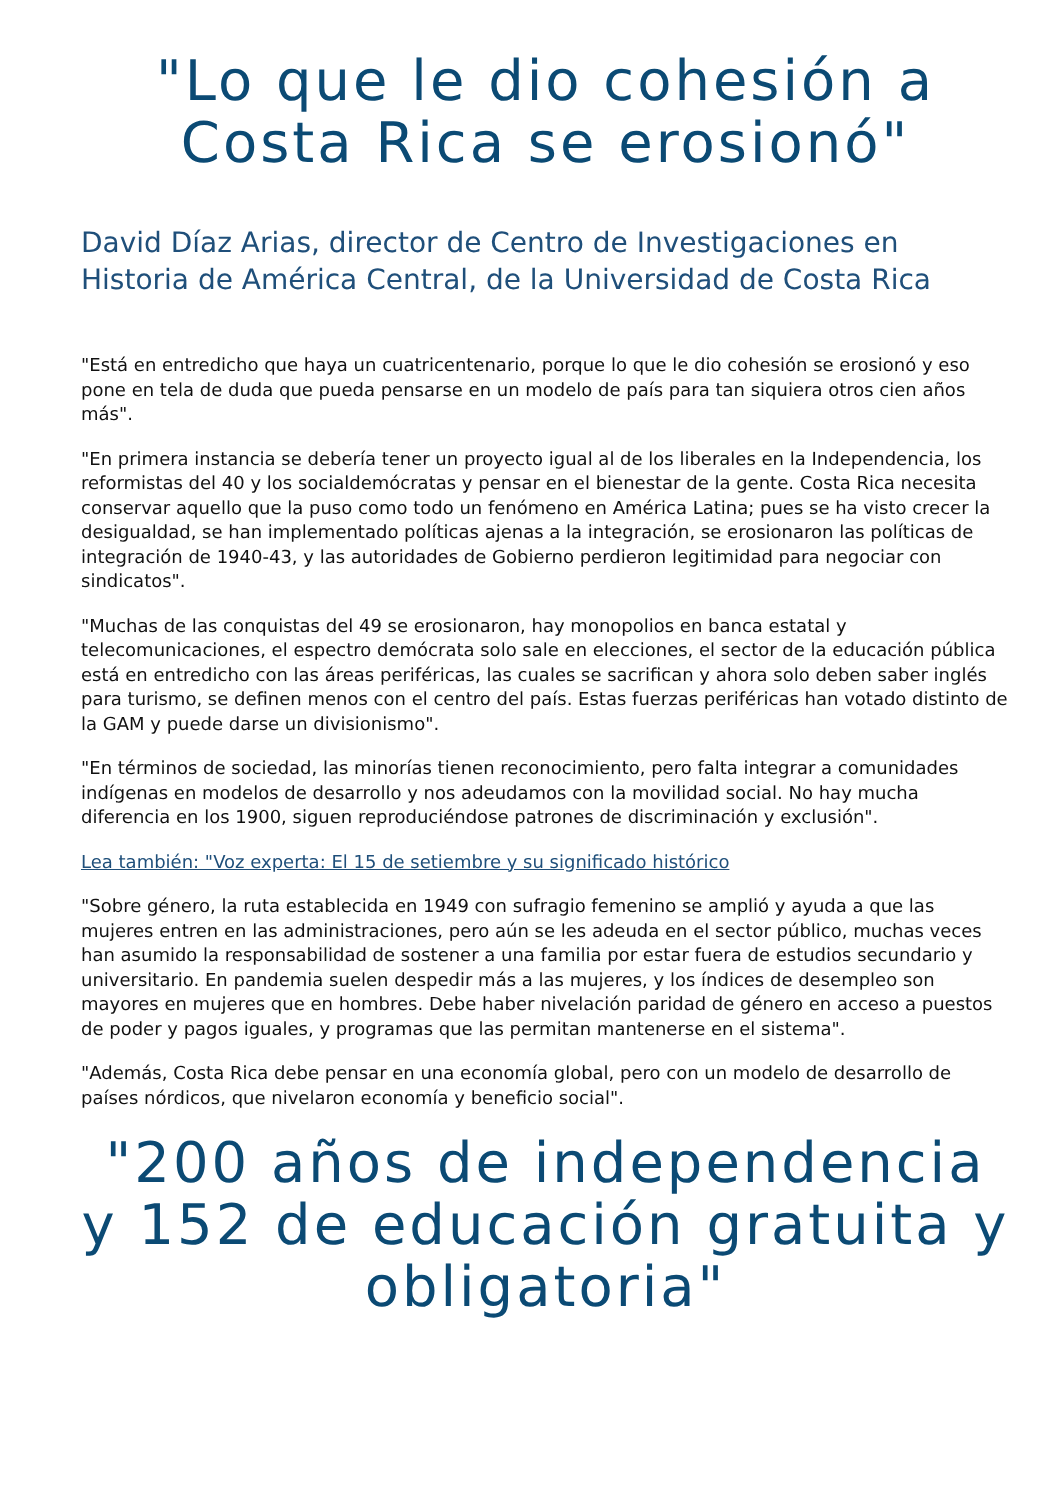"Lo que le dio cohesión a Costa Rica se erosionó"
David Díaz Arias, director de Centro de Investigaciones en Historia de América Central, de la Universidad de Costa Rica
"Está en entredicho que haya un cuatricentenario, porque lo que le dio cohesión se erosionó y eso pone en tela de duda que pueda pensarse en un modelo de país para tan siquiera otros cien años más".
"En primera instancia se debería tener un proyecto igual al de los liberales en la Independencia, los reformistas del 40 y los socialdemócratas y pensar en el bienestar de la gente. Costa Rica necesita conservar aquello que la puso como todo un fenómeno en América Latina; pues se ha visto crecer la desigualdad, se han implementado políticas ajenas a la integración, se erosionaron las políticas de integración de 1940-43, y las autoridades de Gobierno perdieron legitimidad para negociar con sindicatos".
"Muchas de las conquistas del 49 se erosionaron, hay monopolios en banca estatal y telecomunicaciones, el espectro demócrata solo sale en elecciones, el sector de la educación pública está en entredicho con las áreas periféricas, las cuales se sacrifican y ahora solo deben saber inglés para turismo, se definen menos con el centro del país. Estas fuerzas periféricas han votado distinto de la GAM y puede darse un divisionismo".
"En términos de sociedad, las minorías tienen reconocimiento, pero falta integrar a comunidades indígenas en modelos de desarrollo y nos adeudamos con la movilidad social. No hay mucha diferencia en los 1900, siguen reproduciéndose patrones de discriminación y exclusión".
Lea también: "Voz experta: El 15 de setiembre y su significado histórico
"Sobre género, la ruta establecida en 1949 con sufragio femenino se amplió y ayuda a que las mujeres entren en las administraciones, pero aún se les adeuda en el sector público, muchas veces han asumido la responsabilidad de sostener a una familia por estar fuera de estudios secundario y universitario. En pandemia suelen despedir más a las mujeres, y los índices de desempleo son mayores en mujeres que en hombres. Debe haber nivelación paridad de género en acceso a puestos de poder y pagos iguales, y programas que las permitan mantenerse en el sistema".
"Además, Costa Rica debe pensar en una economía global, pero con un modelo de desarrollo de países nórdicos, que nivelaron economía y beneficio social".
"200 años de independencia y 152 de educación gratuita y obligatoria"